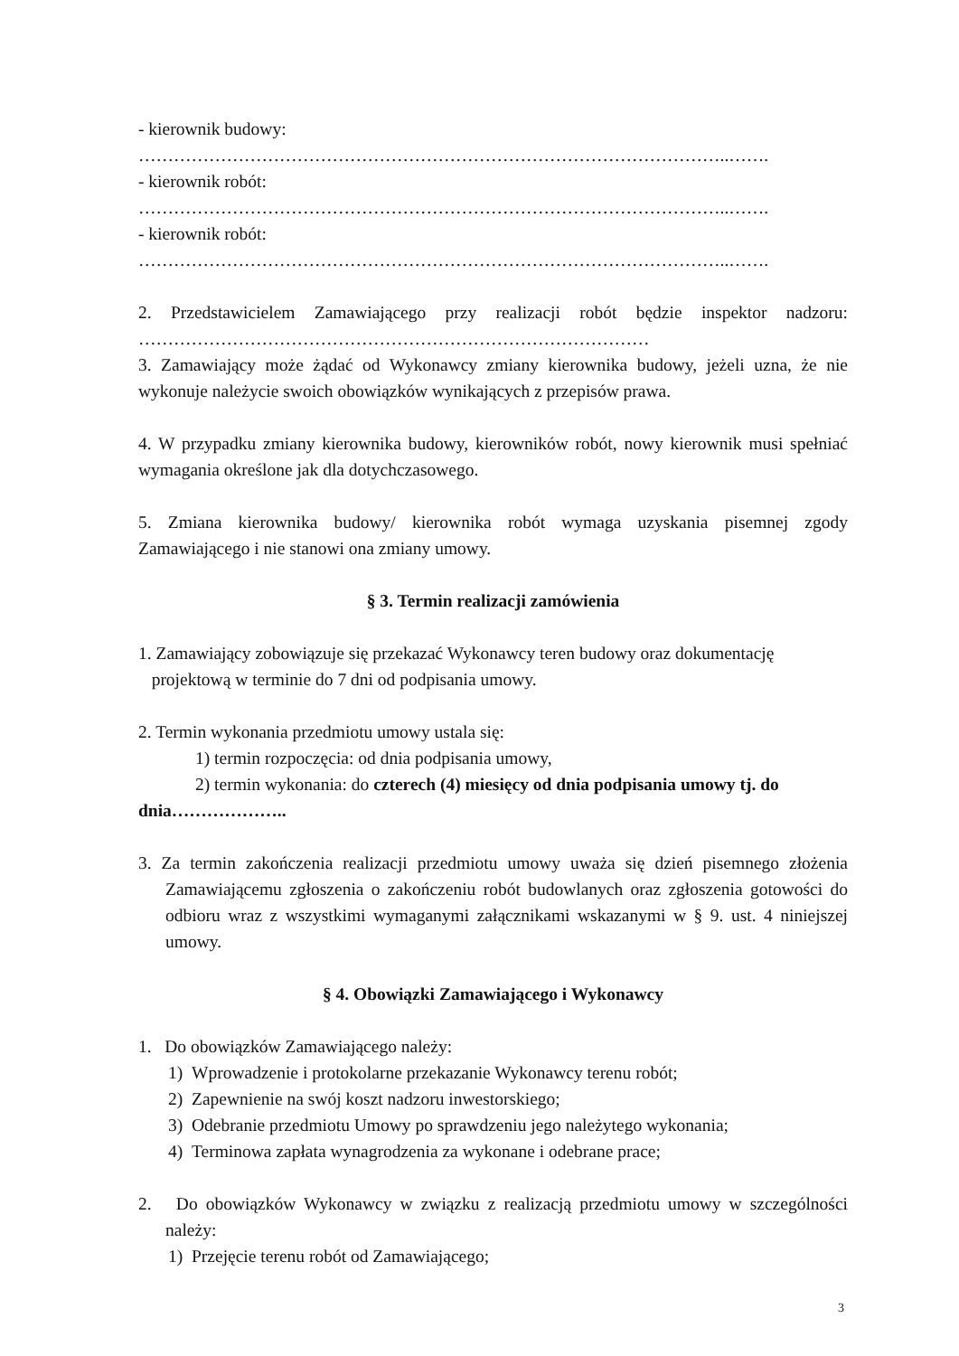- kierownik budowy:
………………………………………………………………………………………..…….
- kierownik robót:
………………………………………………………………………………………..…….
- kierownik robót:
………………………………………………………………………………………..…….
2. Przedstawicielem Zamawiającego przy realizacji robót będzie inspektor nadzoru: ……………………………………………………………………………
3. Zamawiający może żądać od Wykonawcy zmiany kierownika budowy, jeżeli uzna, że nie wykonuje należycie swoich obowiązków wynikających z przepisów prawa.
4. W przypadku zmiany kierownika budowy, kierowników robót, nowy kierownik musi spełniać wymagania określone jak dla dotychczasowego.
5. Zmiana kierownika budowy/ kierownika robót wymaga uzyskania pisemnej zgody Zamawiającego i nie stanowi ona zmiany umowy.
§ 3. Termin realizacji zamówienia
1. Zamawiający zobowiązuje się przekazać Wykonawcy teren budowy oraz dokumentację
projektową w terminie do 7 dni od podpisania umowy.
2. Termin wykonania przedmiotu umowy ustala się:
1) termin rozpoczęcia: od dnia podpisania umowy,
2) termin wykonania: do czterech (4) miesięcy od dnia podpisania umowy tj. do dnia………………..
3. Za termin zakończenia realizacji przedmiotu umowy uważa się dzień pisemnego złożenia Zamawiającemu zgłoszenia o zakończeniu robót budowlanych oraz zgłoszenia gotowości do odbioru wraz z wszystkimi wymaganymi załącznikami wskazanymi w § 9. ust. 4 niniejszej umowy.
§ 4. Obowiązki Zamawiającego i Wykonawcy
1. Do obowiązków Zamawiającego należy:
1) Wprowadzenie i protokolarne przekazanie Wykonawcy terenu robót;
2) Zapewnienie na swój koszt nadzoru inwestorskiego;
3) Odebranie przedmiotu Umowy po sprawdzeniu jego należytego wykonania;
4) Terminowa zapłata wynagrodzenia za wykonane i odebrane prace;
2. Do obowiązków Wykonawcy w związku z realizacją przedmiotu umowy w szczególności należy:
1) Przejęcie terenu robót od Zamawiającego;
3